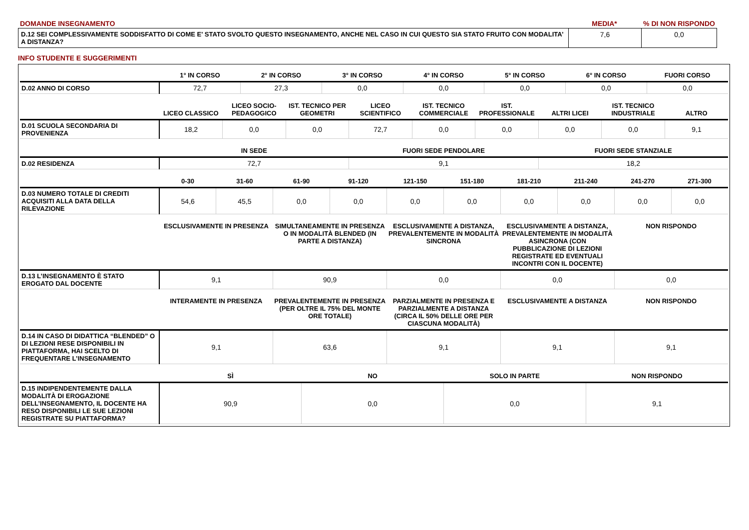| DOMANDE INSEGNAMENTO | MEDIA* | % DI NON RISPONDO |
| D.12 SEI COMPLESSIVAMENTE SODDISFATTO DI COME E' STATO SVOLTO QUESTO INSEGNAMENTO, ANCHE NEL CASO IN CUI QUESTO SIA STATO FRUITO CON MODALITA’ A DISTANZA? | 7,6 | 0,0 |
INFO STUDENTE E SUGGERIMENTI
| | 1° IN CORSO | 2° IN CORSO | 3° IN CORSO | 4° IN CORSO | 5° IN CORSO | 6° IN CORSO | FUORI CORSO |
| --- | --- | --- | --- | --- | --- | --- | --- |
| D.02 ANNO DI CORSO | 72,7 | 27,3 | 0,0 | 0,0 | 0,0 | 0,0 | 0,0 |
| | LICEO CLASSICO | LICEO SOCIO-PEDAGOGICO | IST. TECNICO PER GEOMETRI | LICEO SCIENTIFICO | IST. TECNICO COMMERCIALE | IST. PROFESSIONALE | ALTRI LICEI | IST. TECNICO INDUSTRIALE | ALTRO |
| --- | --- | --- | --- | --- | --- | --- | --- | --- | --- |
| D.01 SCUOLA SECONDARIA DI PROVENIENZA | 18,2 | 0,0 | 0,0 | 72,7 | 0,0 | 0,0 | 0,0 | 0,0 | 9,1 |
| | IN SEDE | FUORI SEDE PENDOLARE | FUORI SEDE STANZIALE |
| --- | --- | --- | --- |
| D.02 RESIDENZA | 72,7 | 9,1 | 18,2 |
| | 0-30 | 31-60 | 61-90 | 91-120 | 121-150 | 151-180 | 181-210 | 211-240 | 241-270 | 271-300 |
| --- | --- | --- | --- | --- | --- | --- | --- | --- | --- | --- |
| D.03 NUMERO TOTALE DI CREDITI ACQUISITI ALLA DATA DELLA RILEVAZIONE | 54,6 | 45,5 | 0,0 | 0,0 | 0,0 | 0,0 | 0,0 | 0,0 | 0,0 | 0,0 |
| | ESCLUSIVAMENTE IN PRESENZA | SIMULTANEAMENTE IN PRESENZA O IN MODALITÀ BLENDED (IN PARTE A DISTANZA) | ESCLUSIVAMENTE A DISTANZA, PREVALENTEMENTE IN MODALITÀ SINCRONA | ESCLUSIVAMENTE A DISTANZA, PREVALENTEMENTE IN MODALITÀ ASINCRONA (CON PUBBLICAZIONE DI LEZIONI REGISTRATE ED EVENTUALI INCONTRI CON IL DOCENTE) | NON RISPONDO |
| --- | --- | --- | --- | --- | --- |
| D.13 L’INSEGNAMENTO È STATO EROGATO DAL DOCENTE | 9,1 | 90,9 | 0,0 | 0,0 | 0,0 |
| | INTERAMENTE IN PRESENZA | PREVALENTEMENTE IN PRESENZA (PER OLTRE IL 75% DEL MONTE ORE TOTALE) | PARZIALMENTE IN PRESENZA E PARZIALMENTE A DISTANZA (CIRCA IL 50% DELLE ORE PER CIASCUNA MODALITÀ) | ESCLUSIVAMENTE A DISTANZA | NON RISPONDO |
| --- | --- | --- | --- | --- | --- |
| D.14 IN CASO DI DIDATTICA “BLENDED” O DI LEZIONI RESE DISPONIBILI IN PIATTAFORMA, HAI SCELTO DI FREQUENTARE L’INSEGNAMENTO | 9,1 | 63,6 | 9,1 | 9,1 | 9,1 |
| | SÌ | NO | SOLO IN PARTE | NON RISPONDO |
| --- | --- | --- | --- | --- |
| D.15 INDIPENDENTEMENTE DALLA MODALITÀ DI EROGAZIONE DELL’INSEGNAMENTO, IL DOCENTE HA RESO DISPONIBILI LE SUE LEZIONI REGISTRATE SU PIATTAFORMA? | 90,9 | 0,0 | 0,0 | 9,1 |